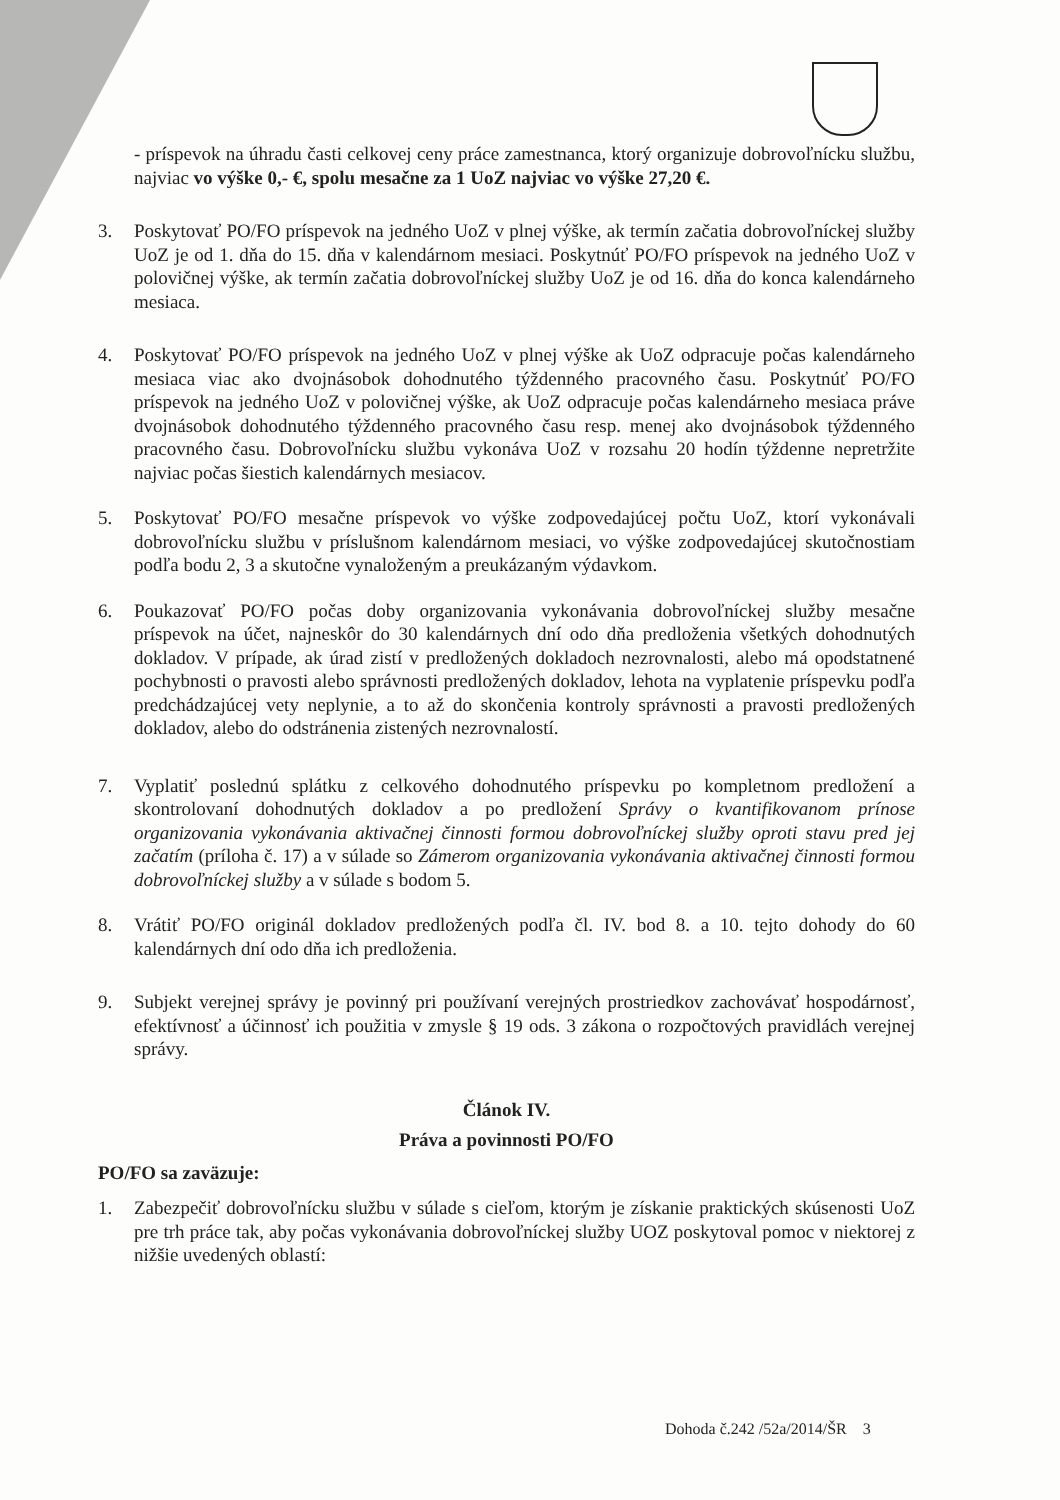- príspevok na úhradu časti celkovej ceny práce zamestnanca, ktorý organizuje dobrovoľnícku službu, najviac vo výške 0,- €, spolu mesačne za 1 UoZ najviac vo výške 27,20 €.
3. Poskytovať PO/FO príspevok na jedného UoZ v plnej výške, ak termín začatia dobrovoľníckej služby UoZ je od 1. dňa do 15. dňa v kalendárnom mesiaci. Poskytnúť PO/FO príspevok na jedného UoZ v polovičnej výške, ak termín začatia dobrovoľníckej služby UoZ je od 16. dňa do konca kalendárneho mesiaca.
4. Poskytovať PO/FO príspevok na jedného UoZ v plnej výške ak UoZ odpracuje počas kalendárneho mesiaca viac ako dvojnásobok dohodnutého týždenného pracovného času. Poskytnúť PO/FO príspevok na jedného UoZ v polovičnej výške, ak UoZ odpracuje počas kalendárneho mesiaca práve dvojnásobok dohodnutého týždenného pracovného času resp. menej ako dvojnásobok týždenného pracovného času. Dobrovoľnícku službu vykonáva UoZ v rozsahu 20 hodín týždenne nepretržite najviac počas šiestich kalendárnych mesiacov.
5. Poskytovať PO/FO mesačne príspevok vo výške zodpovedajúcej počtu UoZ, ktorí vykonávali dobrovoľnícku službu v príslušnom kalendárnom mesiaci, vo výške zodpovedajúcej skutočnostiam podľa bodu 2, 3 a skutočne vynaloženým a preukázaným výdavkom.
6. Poukazovať PO/FO počas doby organizovania vykonávania dobrovoľníckej služby mesačne príspevok na účet, najneskôr do 30 kalendárnych dní odo dňa predloženia všetkých dohodnutých dokladov. V prípade, ak úrad zistí v predložených dokladoch nezrovnalosti, alebo má opodstatnené pochybnosti o pravosti alebo správnosti predložených dokladov, lehota na vyplatenie príspevku podľa predchádzajúcej vety neplynie, a to až do skončenia kontroly správnosti a pravosti predložených dokladov, alebo do odstránenia zistených nezrovnalostí.
7. Vyplatiť poslednú splátku z celkového dohodnutého príspevku po kompletnom predložení a skontrolovaní dohodnutých dokladov a po predložení Správy o kvantifikovanom prínose organizovania vykonávania aktivačnej činnosti formou dobrovoľníckej služby oproti stavu pred jej začatím (príloha č. 17) a v súlade so Zámerom organizovania vykonávania aktivačnej činnosti formou dobrovoľníckej služby a v súlade s bodom 5.
8. Vrátiť PO/FO originál dokladov predložených podľa čl. IV. bod 8. a 10. tejto dohody do 60 kalendárnych dní odo dňa ich predloženia.
9. Subjekt verejnej správy je povinný pri používaní verejných prostriedkov zachovávať hospodárnosť, efektívnosť a účinnosť ich použitia v zmysle § 19 ods. 3 zákona o rozpočtových pravidlách verejnej správy.
Článok IV.
Práva a povinnosti PO/FO
PO/FO sa zaväzuje:
1. Zabezpečiť dobrovoľnícku službu v súlade s cieľom, ktorým je získanie praktických skúsenosti UoZ pre trh práce tak, aby počas vykonávania dobrovoľníckej služby UOZ poskytoval pomoc v niektorej z nižšie uvedených oblastí:
Dohoda č.242 /52a/2014/ŠR 3